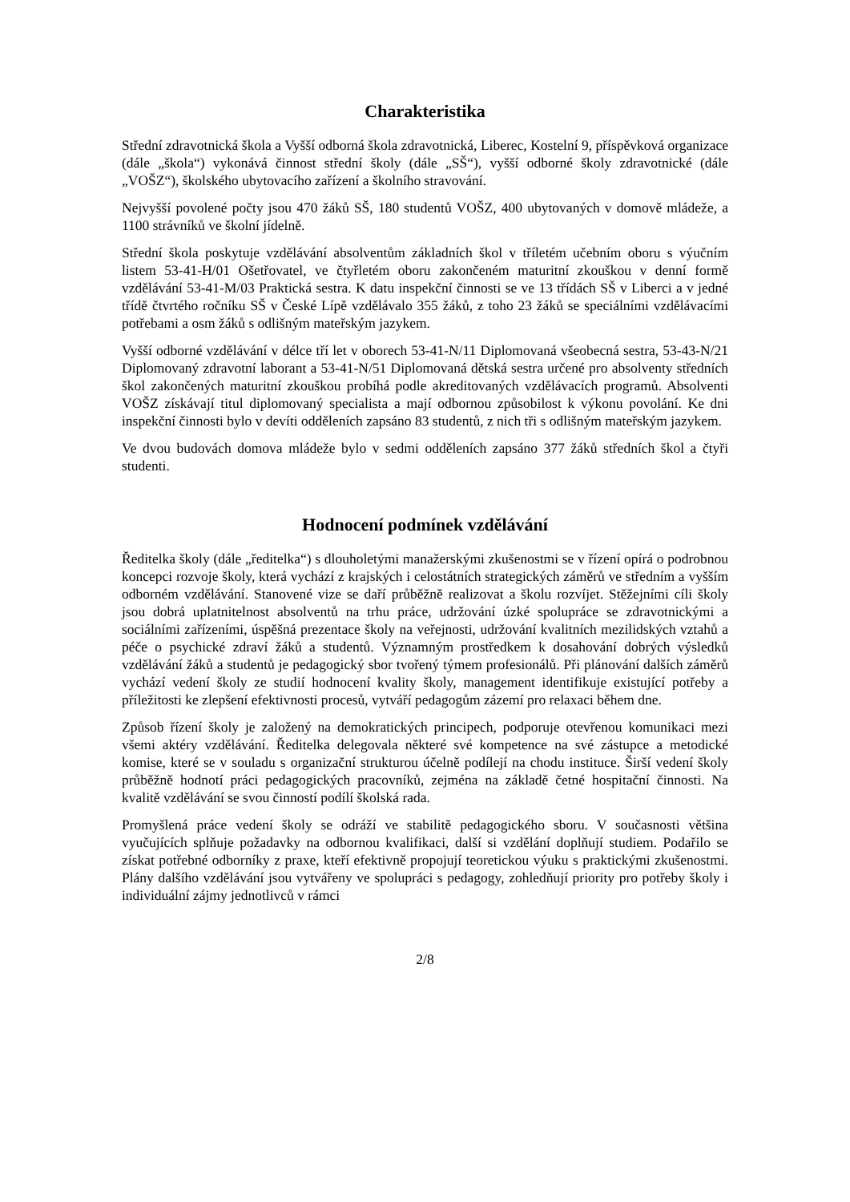Charakteristika
Střední zdravotnická škola a Vyšší odborná škola zdravotnická, Liberec, Kostelní 9, příspěvková organizace (dále „škola“) vykonává činnost střední školy (dále „SŠ“), vyšší odborné školy zdravotnické (dále „VOŠZ“), školského ubytovacího zařízení a školního stravování.
Nejvyšší povolené počty jsou 470 žáků SŠ, 180 studentů VOŠZ, 400 ubytovaných v domově mládeže, a 1100 strávníků ve školní jídelně.
Střední škola poskytuje vzdělávání absolventům základních škol v tříletém učebním oboru s výučním listem 53-41-H/01 Ošetřovatel, ve čtyřletém oboru zakončeném maturitní zkouškou v denní formě vzdělávání 53-41-M/03 Praktická sestra. K datu inspekční činnosti se ve 13 třídách SŠ v Liberci a v jedné třídě čtvrtého ročníku SŠ v České Lípě vzdělávalo 355 žáků, z toho 23 žáků se speciálními vzdělávacími potřebami a osm žáků s odlišným mateřským jazykem.
Vyšší odborné vzdělávání v délce tří let v oborech 53-41-N/11 Diplomovaná všeobecná sestra, 53-43-N/21 Diplomovaný zdravotní laborant a 53-41-N/51 Diplomovaná dětská sestra určené pro absolventy středních škol zakončených maturitní zkouškou probíhá podle akreditovaných vzdělávacích programů. Absolventi VOŠZ získávají titul diplomovaný specialista a mají odbornou způsobilost k výkonu povolání. Ke dni inspekční činnosti bylo v devíti odděleních zapsáno 83 studentů, z nich tři s odlišným mateřským jazykem.
Ve dvou budovách domova mládeže bylo v sedmi odděleních zapsáno 377 žáků středních škol a čtyři studenti.
Hodnocení podmínek vzdělávání
Ředitelka školy (dále „ředitelka“) s dlouholetými manažerskými zkušenostmi se v řízení opírá o podrobnou koncepci rozvoje školy, která vychází z krajských i celostátních strategických záměrů ve středním a vyšším odborném vzdělávání. Stanovené vize se daří průběžně realizovat a školu rozvíjet. Stěžejními cíli školy jsou dobrá uplatnitelnost absolventů na trhu práce, udržování úzké spolupráce se zdravotnickými a sociálními zařízeními, úspěšná prezentace školy na veřejnosti, udržování kvalitních mezilidských vztahů a péče o psychické zdraví žáků a studentů. Významným prostředkem k dosahování dobrých výsledků vzdělávání žáků a studentů je pedagogický sbor tvořený týmem profesionálů. Při plánování dalších záměrů vychází vedení školy ze studií hodnocení kvality školy, management identifikuje existující potřeby a příležitosti ke zlepšení efektivnosti procesů, vytváří pedagogům zázemí pro relaxaci během dne.
Způsob řízení školy je založený na demokratických principech, podporuje otevřenou komunikaci mezi všemi aktéry vzdělávání. Ředitelka delegovala některé své kompetence na své zástupce a metodické komise, které se v souladu s organizační strukturou účelně podílejí na chodu instituce. Širší vedení školy průběžně hodnotí práci pedagogických pracovníků, zejména na základě četné hospitační činnosti. Na kvalitě vzdělávání se svou činností podílí školská rada.
Promyšlená práce vedení školy se odráží ve stabilitě pedagogického sboru. V současnosti většina vyučujících splňuje požadavky na odbornou kvalifikaci, další si vzdělání doplňují studiem. Podařilo se získat potřebné odborníky z praxe, kteří efektivně propojují teoretickou výuku s praktickými zkušenostmi. Plány dalšího vzdělávání jsou vytvářeny ve spolupráci s pedagogy, zohledňují priority pro potřeby školy i individuální zájmy jednotlivců v rámci
2/8